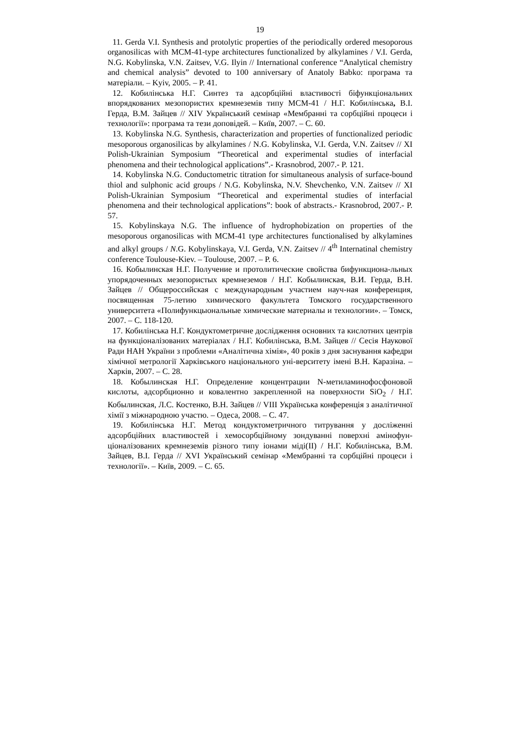19
11. Gerda V.I. Synthesis and protolytic properties of the periodically ordered mesoporous organosilicas with MCM-41-type architectures functionalized by alkylamines / V.I. Gerda, N.G. Kobylinska, V.N. Zaitsev, V.G. Ilyin // International conference “Analytical chemistry and chemical analysis” devoted to 100 anniversary of Anatoly Babko: програма та матеріали. – Kyiv, 2005. – P. 41.
12. Кобилінська Н.Г. Синтез та адсорбційні властивості біфункціональних впорядкованих мезопористих кремнеземів типу MCM-41 / Н.Г. Кобилінська, В.І. Герда, В.М. Зайцев // XIV Український семінар «Мембранні та сорбційні процеси і технології»: програма та тези доповідей. – Київ, 2007. – С. 60.
13. Kobylinska N.G. Synthesis, characterization and properties of functionalized periodic mesoporous organosilicas by alkylamines / N.G. Kobylinska, V.I. Gerda, V.N. Zaitsev // XI Polish-Ukrainian Symposium “Theoretical and experimental studies of interfacial phenomena and their technological applications”.- Krasnobrod, 2007.- P. 121.
14. Kobylinska N.G. Conductometric titration for simultaneous analysis of surface-bound thiol and sulphonic acid groups / N.G. Kobylinska, N.V. Shevchenko, V.N. Zaitsev // XI Polish-Ukrainian Symposium “Theoretical and experimental studies of interfacial phenomena and their technological applications”: book of abstracts.- Krasnobrod, 2007.- P. 57.
15. Kobylinskaya N.G. The influence of hydrophobization on properties of the mesoporous organosilicas with MCM-41 type architectures functionalised by alkylamines and alkyl groups / N.G. Kobylinskaya, V.I. Gerda, V.N. Zaitsev // 4<sup>th</sup> Internatinal chemistry conference Toulouse-Kiev. – Toulouse, 2007. – P. 6.
16. Кобылинская Н.Г. Получение и протолитические свойства бифункциона-льных упорядоченных мезопористых кремнеземов / Н.Г. Кобылинская, В.И. Герда, В.Н. Зайцев // Общероссийская с международным участием науч-ная конференция, посвященная 75-летию химического факультета Томского государственного университета «Полифункцыональные химические материалы и технологии». – Томск, 2007. – С. 118-120.
17. Кобилінська Н.Г. Кондуктометричне дослідження основних та кислотних центрів на функціоналізованих матеріалах / Н.Г. Кобилінська, В.М. Зайцев // Сесія Наукової Ради НАН України з проблеми «Аналітична хімія», 40 років з дня заснування кафедри хімічної метрології Харківського національного уні-верситету імені В.Н. Каразіна. – Харків, 2007. – С. 28.
18. Кобылинская Н.Г. Определение концентрации N-метиламинофосфоновой кислоты, адсорбционно и ковалентно закрепленной на поверхности SiO<sub>2</sub> / Н.Г. Кобылинская, Л.С. Костенко, В.Н. Зайцев // VIII Українська конференція з аналітичної хімії з міжнародною участю. – Одеса, 2008. – С. 47.
19. Кобилінська Н.Г. Метод кондуктометричного титрування у досліженні адсорбційних властивостей і хемосорбційному зондуванні поверхні амінофун-ціоналізованих кремнеземів різного типу іонами міді(II) / Н.Г. Кобилінська, В.М. Зайцев, В.І. Герда // XVI Український семінар «Мембранні та сорбційні процеси і технології». – Київ, 2009. – С. 65.